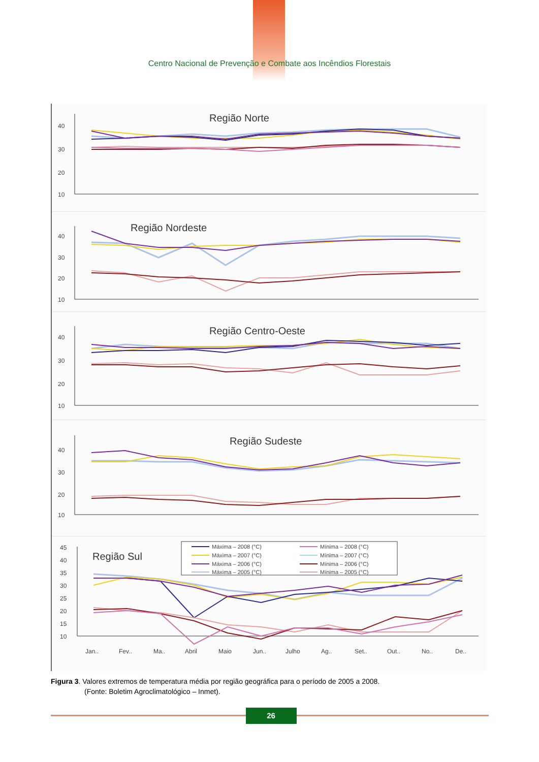Centro Nacional de Prevenção e Combate aos Incêndios Florestais
40
30
20
10
Região Norte
40
30
20
10
Região Nordeste
40
30
20
10
Região Centro-Oeste
40
30
20
10
Região Sudeste
45
40
35
30
25
20
15
10
Região Sul
Máxima – 2008 (°C)
Mínima – 2008 (°C)
Máxima – 2007 (°C)
Mínima – 2007 (°C)
Máxima – 2006 (°C)
Mínima – 2006 (°C)
Máxima – 2005 (°C)
Mínima – 2005 (°C)
Jan..
Fev..
Ma..
Abril
Maio
Jun..
Julho
Ag..
Set..
Out..
No..
De..
Figura 3. Valores extremos de temperatura média por região geográfica para o período de 2005 a 2008.
(Fonte: Boletim Agroclimatológico – Inmet).
26